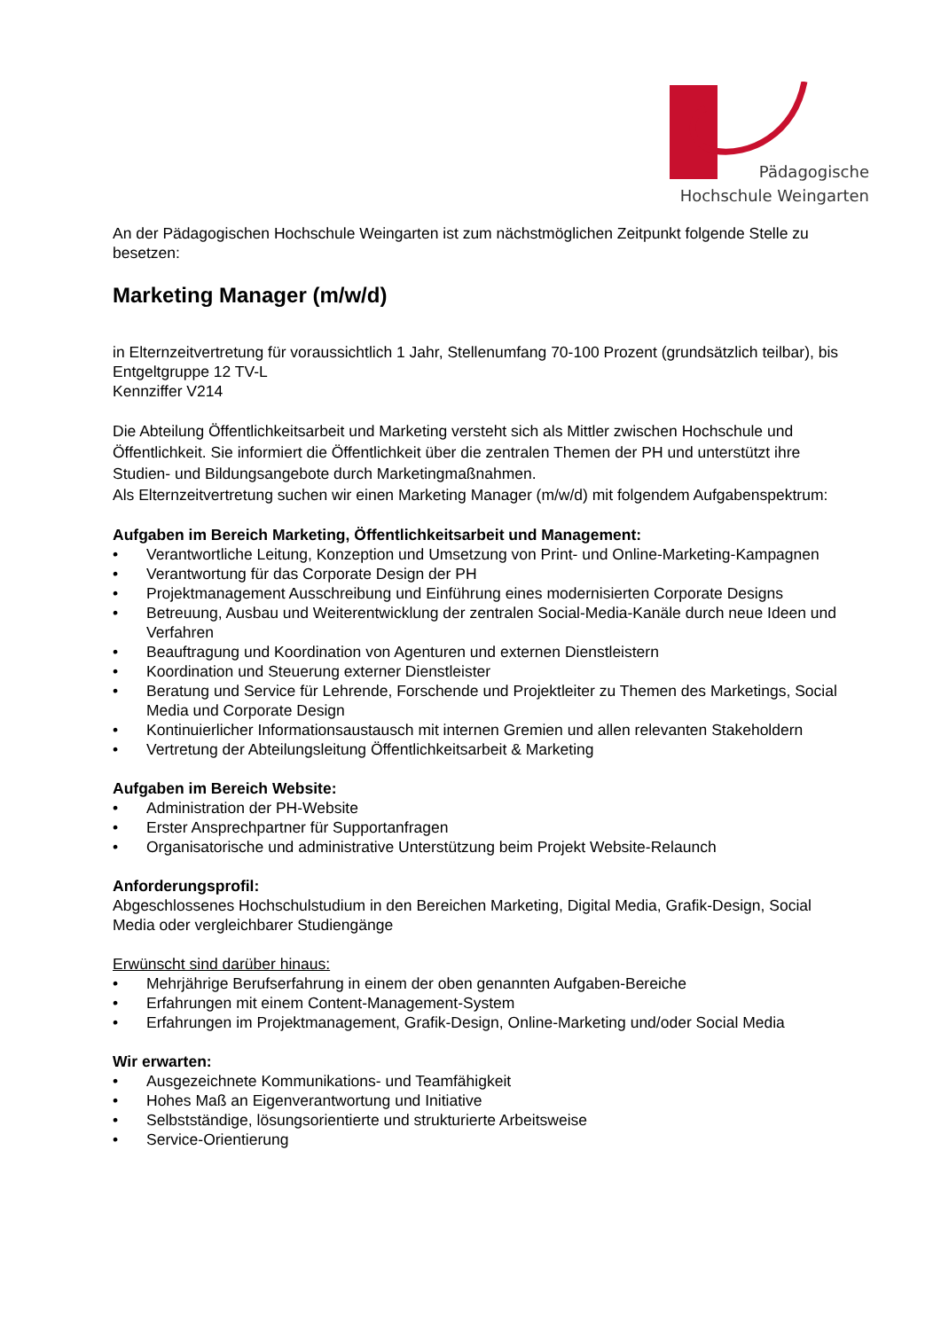Pädagogische
Hochschule Weingarten
An der Pädagogischen Hochschule Weingarten ist zum nächstmöglichen Zeitpunkt folgende Stelle zu besetzen:
Marketing Manager (m/w/d)
in Elternzeitvertretung für voraussichtlich 1 Jahr, Stellenumfang 70-100 Prozent (grundsätzlich teilbar), bis Entgeltgruppe 12 TV-L
Kennziffer V214
Die Abteilung Öffentlichkeitsarbeit und Marketing versteht sich als Mittler zwischen Hochschule und Öffentlichkeit. Sie informiert die Öffentlichkeit über die zentralen Themen der PH und unterstützt ihre Studien- und Bildungsangebote durch Marketingmaßnahmen.
Als Elternzeitvertretung suchen wir einen Marketing Manager (m/w/d) mit folgendem Aufgabenspektrum:
Aufgaben im Bereich Marketing, Öffentlichkeitsarbeit und Management:
• Verantwortliche Leitung, Konzeption und Umsetzung von Print- und Online-Marketing-Kampagnen
• Verantwortung für das Corporate Design der PH
• Projektmanagement Ausschreibung und Einführung eines modernisierten Corporate Designs
• Betreuung, Ausbau und Weiterentwicklung der zentralen Social-Media-Kanäle durch neue Ideen und Verfahren
• Beauftragung und Koordination von Agenturen und externen Dienstleistern
• Koordination und Steuerung externer Dienstleister
• Beratung und Service für Lehrende, Forschende und Projektleiter zu Themen des Marketings, Social Media und Corporate Design
• Kontinuierlicher Informationsaustausch mit internen Gremien und allen relevanten Stakeholdern
• Vertretung der Abteilungsleitung Öffentlichkeitsarbeit & Marketing
Aufgaben im Bereich Website:
• Administration der PH-Website
• Erster Ansprechpartner für Supportanfragen
• Organisatorische und administrative Unterstützung beim Projekt Website-Relaunch
Anforderungsprofil:
Abgeschlossenes Hochschulstudium in den Bereichen Marketing, Digital Media, Grafik-Design, Social Media oder vergleichbarer Studiengänge
Erwünscht sind darüber hinaus:
• Mehrjährige Berufserfahrung in einem der oben genannten Aufgaben-Bereiche
• Erfahrungen mit einem Content-Management-System
• Erfahrungen im Projektmanagement, Grafik-Design, Online-Marketing und/oder Social Media
Wir erwarten:
• Ausgezeichnete Kommunikations- und Teamfähigkeit
• Hohes Maß an Eigenverantwortung und Initiative
• Selbstständige, lösungsorientierte und strukturierte Arbeitsweise
• Service-Orientierung